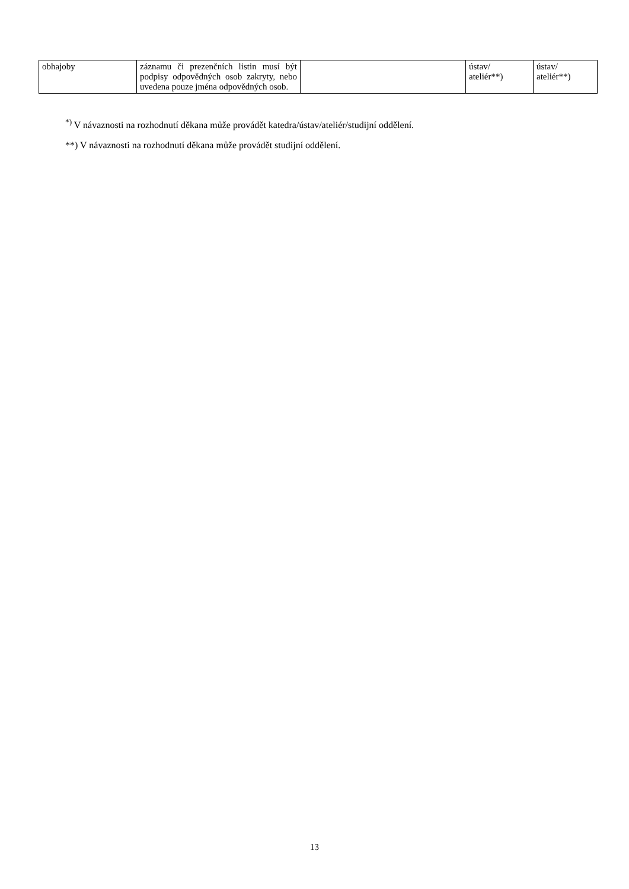| obhajoby | záznamu či prezenčních listin musí být podpisy odpovědných osob zakryty, nebo uvedena pouze jména odpovědných osob. | | ústav/ ateliér**) | ústav/ ateliér**) |
<sup>*)</sup> V návaznosti na rozhodnutí děkana může provádět katedra/ústav/ateliér/studijní oddělení.
**) V návaznosti na rozhodnutí děkana může provádět studijní oddělení.
13